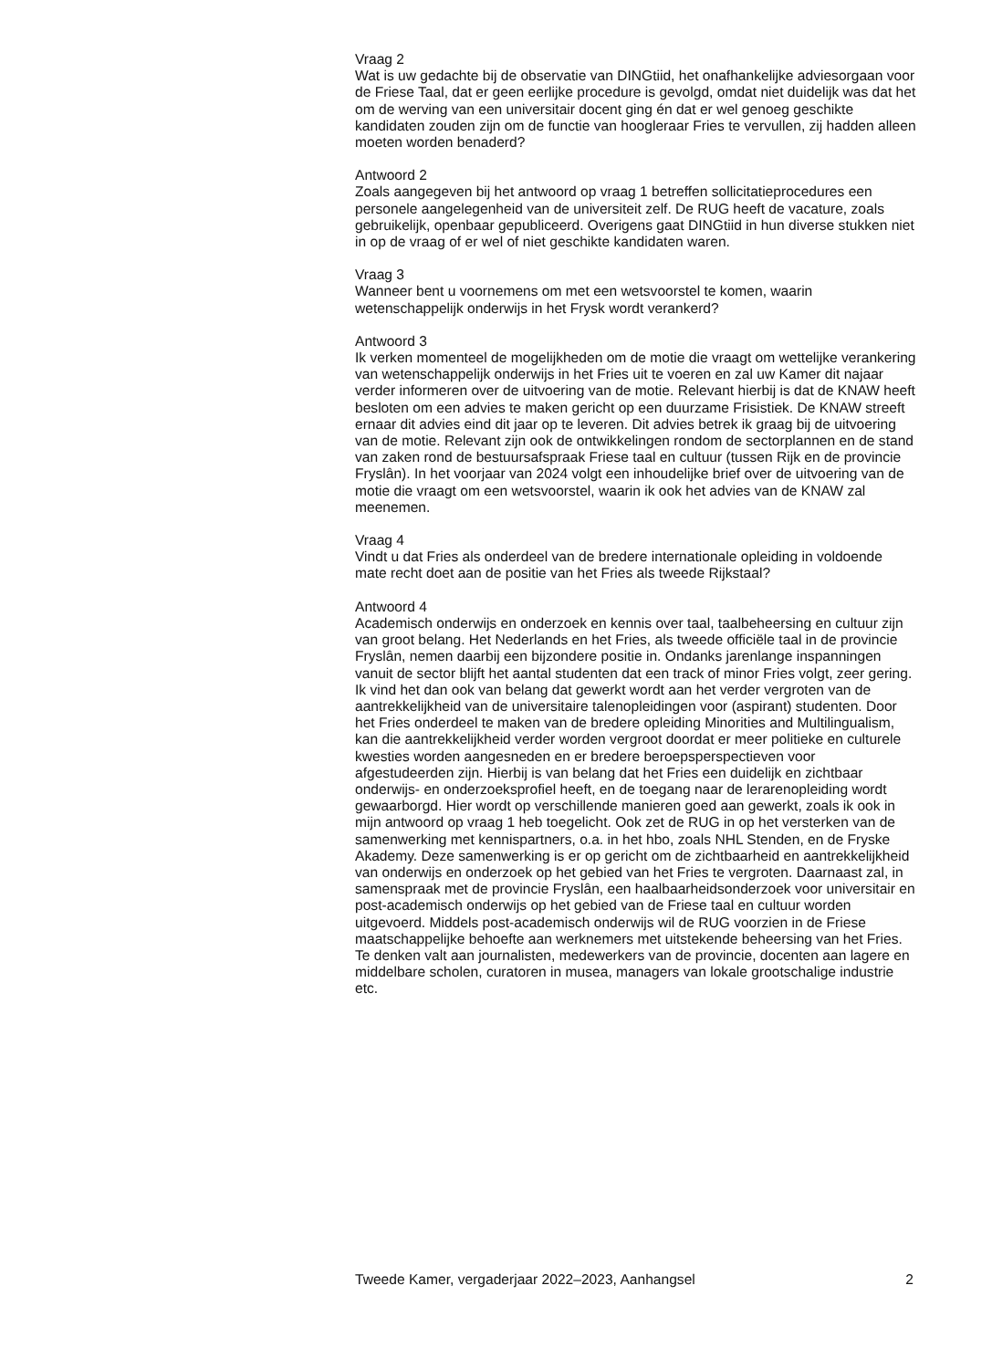Vraag 2
Wat is uw gedachte bij de observatie van DINGtiid, het onafhankelijke adviesorgaan voor de Friese Taal, dat er geen eerlijke procedure is gevolgd, omdat niet duidelijk was dat het om de werving van een universitair docent ging én dat er wel genoeg geschikte kandidaten zouden zijn om de functie van hoogleraar Fries te vervullen, zij hadden alleen moeten worden benaderd?
Antwoord 2
Zoals aangegeven bij het antwoord op vraag 1 betreffen sollicitatieprocedures een personele aangelegenheid van de universiteit zelf. De RUG heeft de vacature, zoals gebruikelijk, openbaar gepubliceerd. Overigens gaat DINGtiid in hun diverse stukken niet in op de vraag of er wel of niet geschikte kandidaten waren.
Vraag 3
Wanneer bent u voornemens om met een wetsvoorstel te komen, waarin wetenschappelijk onderwijs in het Frysk wordt verankerd?
Antwoord 3
Ik verken momenteel de mogelijkheden om de motie die vraagt om wettelijke verankering van wetenschappelijk onderwijs in het Fries uit te voeren en zal uw Kamer dit najaar verder informeren over de uitvoering van de motie. Relevant hierbij is dat de KNAW heeft besloten om een advies te maken gericht op een duurzame Frisistiek. De KNAW streeft ernaar dit advies eind dit jaar op te leveren. Dit advies betrek ik graag bij de uitvoering van de motie. Relevant zijn ook de ontwikkelingen rondom de sectorplannen en de stand van zaken rond de bestuursafspraak Friese taal en cultuur (tussen Rijk en de provincie Fryslân). In het voorjaar van 2024 volgt een inhoudelijke brief over de uitvoering van de motie die vraagt om een wetsvoorstel, waarin ik ook het advies van de KNAW zal meenemen.
Vraag 4
Vindt u dat Fries als onderdeel van de bredere internationale opleiding in voldoende mate recht doet aan de positie van het Fries als tweede Rijkstaal?
Antwoord 4
Academisch onderwijs en onderzoek en kennis over taal, taalbeheersing en cultuur zijn van groot belang. Het Nederlands en het Fries, als tweede officiële taal in de provincie Fryslân, nemen daarbij een bijzondere positie in. Ondanks jarenlange inspanningen vanuit de sector blijft het aantal studenten dat een track of minor Fries volgt, zeer gering. Ik vind het dan ook van belang dat gewerkt wordt aan het verder vergroten van de aantrekkelijkheid van de universitaire talenopleidingen voor (aspirant) studenten. Door het Fries onderdeel te maken van de bredere opleiding Minorities and Multilingualism, kan die aantrekkelijkheid verder worden vergroot doordat er meer politieke en culturele kwesties worden aangesneden en er bredere beroepsperspectieven voor afgestudeerden zijn. Hierbij is van belang dat het Fries een duidelijk en zichtbaar onderwijs- en onderzoeksprofiel heeft, en de toegang naar de lerarenopleiding wordt gewaarborgd. Hier wordt op verschillende manieren goed aan gewerkt, zoals ik ook in mijn antwoord op vraag 1 heb toegelicht. Ook zet de RUG in op het versterken van de samenwerking met kennispartners, o.a. in het hbo, zoals NHL Stenden, en de Fryske Akademy. Deze samenwerking is er op gericht om de zichtbaarheid en aantrekkelijkheid van onderwijs en onderzoek op het gebied van het Fries te vergroten. Daarnaast zal, in samenspraak met de provincie Fryslân, een haalbaarheidsonderzoek voor universitair en post-academisch onderwijs op het gebied van de Friese taal en cultuur worden uitgevoerd. Middels post-academisch onderwijs wil de RUG voorzien in de Friese maatschappelijke behoefte aan werknemers met uitstekende beheersing van het Fries. Te denken valt aan journalisten, medewerkers van de provincie, docenten aan lagere en middelbare scholen, curatoren in musea, managers van lokale grootschalige industrie etc.
Tweede Kamer, vergaderjaar 2022–2023, Aanhangsel 2